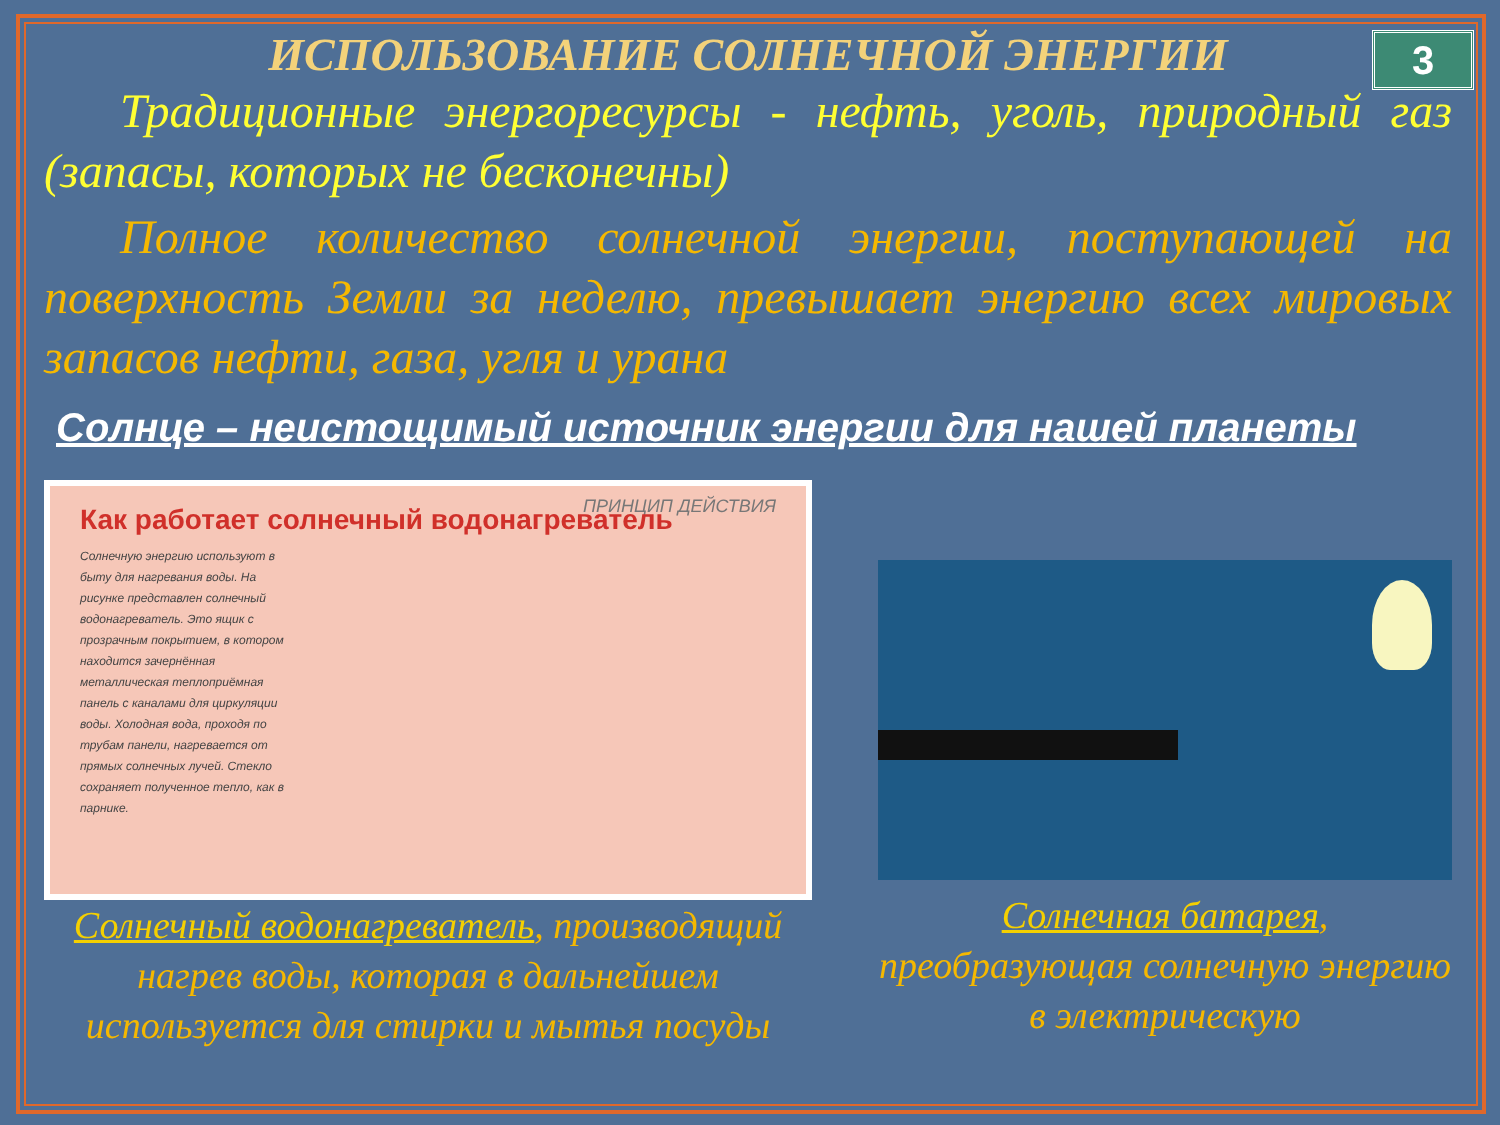3
ИСПОЛЬЗОВАНИЕ СОЛНЕЧНОЙ ЭНЕРГИИ
Традиционные энергоресурсы - нефть, уголь, природный газ (запасы, которых не бесконечны)
Полное количество солнечной энергии, поступающей на поверхность Земли за неделю, превышает энергию всех мировых запасов нефти, газа, угля и урана
Солнце – неистощимый источник энергии для нашей планеты
Как работает солнечный водонагреватель
ПРИНЦИП ДЕЙСТВИЯ
Солнечную энергию используют в быту для нагревания воды. На рисунке представлен солнечный водонагреватель. Это ящик с прозрачным покрытием, в котором находится зачернённая металлическая теплоприёмная панель с каналами для циркуляции воды. Холодная вода, проходя по трубам панели, нагревается от прямых солнечных лучей. Стекло сохраняет полученное тепло, как в парнике.
Солнечный водонагреватель, производящий нагрев воды, которая в дальнейшем используется для стирки и мытья посуды
Солнечная батарея, преобразующая солнечную энергию в электрическую